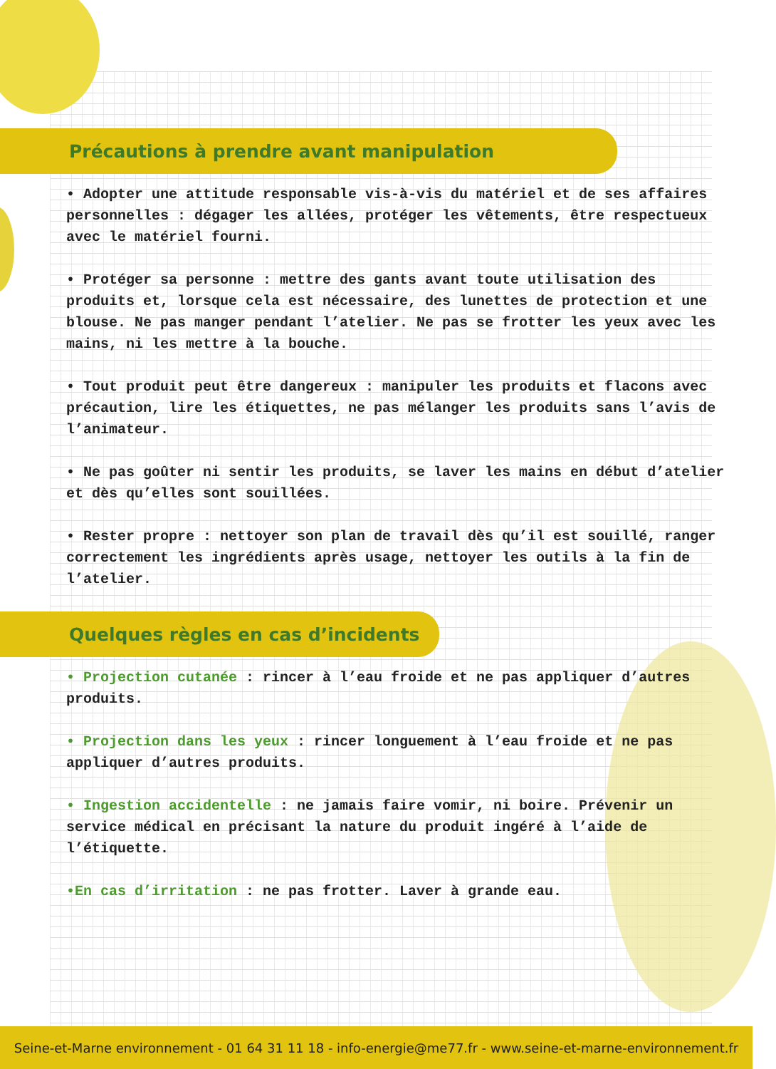Précautions à prendre avant manipulation
• Adopter une attitude responsable vis-à-vis du matériel et de ses affaires personnelles : dégager les allées, protéger les vêtements, être respectueux avec le matériel fourni.
• Protéger sa personne : mettre des gants avant toute utilisation des produits et, lorsque cela est nécessaire, des lunettes de protection et une blouse. Ne pas manger pendant l’atelier. Ne pas se frotter les yeux avec les mains, ni les mettre à la bouche.
• Tout produit peut être dangereux : manipuler les produits et flacons avec précaution, lire les étiquettes, ne pas mélanger les produits sans l’avis de l’animateur.
• Ne pas goûter ni sentir les produits, se laver les mains en début d’atelier et dès qu’elles sont souillées.
• Rester propre : nettoyer son plan de travail dès qu’il est souillé, ranger correctement les ingrédients après usage, nettoyer les outils à la fin de l’atelier.
Quelques règles en cas d’incidents
• Projection cutanée : rincer à l’eau froide et ne pas appliquer d’autres produits.
• Projection dans les yeux : rincer longuement à l’eau froide et ne pas appliquer d’autres produits.
• Ingestion accidentelle : ne jamais faire vomir, ni boire. Prévenir un service médical en précisant la nature du produit ingéré à l’aide de l’étiquette.
•En cas d’irritation : ne pas frotter. Laver à grande eau.
Seine-et-Marne environnement - 01 64 31 11 18 - info-energie@me77.fr - www.seine-et-marne-environnement.fr